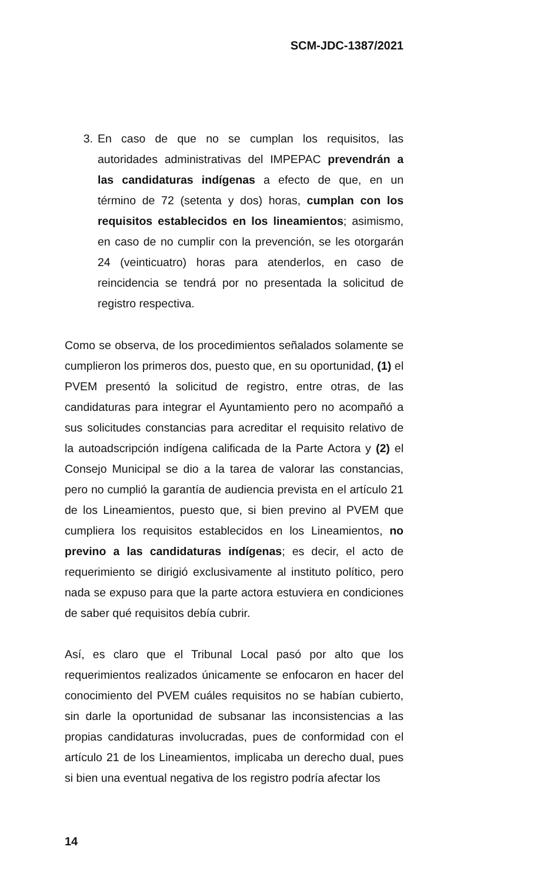SCM-JDC-1387/2021
3. En caso de que no se cumplan los requisitos, las autoridades administrativas del IMPEPAC prevendrán a las candidaturas indígenas a efecto de que, en un término de 72 (setenta y dos) horas, cumplan con los requisitos establecidos en los lineamientos; asimismo, en caso de no cumplir con la prevención, se les otorgarán 24 (veinticuatro) horas para atenderlos, en caso de reincidencia se tendrá por no presentada la solicitud de registro respectiva.
Como se observa, de los procedimientos señalados solamente se cumplieron los primeros dos, puesto que, en su oportunidad, (1) el PVEM presentó la solicitud de registro, entre otras, de las candidaturas para integrar el Ayuntamiento pero no acompañó a sus solicitudes constancias para acreditar el requisito relativo de la autoadscripción indígena calificada de la Parte Actora y (2) el Consejo Municipal se dio a la tarea de valorar las constancias, pero no cumplió la garantía de audiencia prevista en el artículo 21 de los Lineamientos, puesto que, si bien previno al PVEM que cumpliera los requisitos establecidos en los Lineamientos, no previno a las candidaturas indígenas; es decir, el acto de requerimiento se dirigió exclusivamente al instituto político, pero nada se expuso para que la parte actora estuviera en condiciones de saber qué requisitos debía cubrir.
Así, es claro que el Tribunal Local pasó por alto que los requerimientos realizados únicamente se enfocaron en hacer del conocimiento del PVEM cuáles requisitos no se habían cubierto, sin darle la oportunidad de subsanar las inconsistencias a las propias candidaturas involucradas, pues de conformidad con el artículo 21 de los Lineamientos, implicaba un derecho dual, pues si bien una eventual negativa de los registro podría afectar los
14